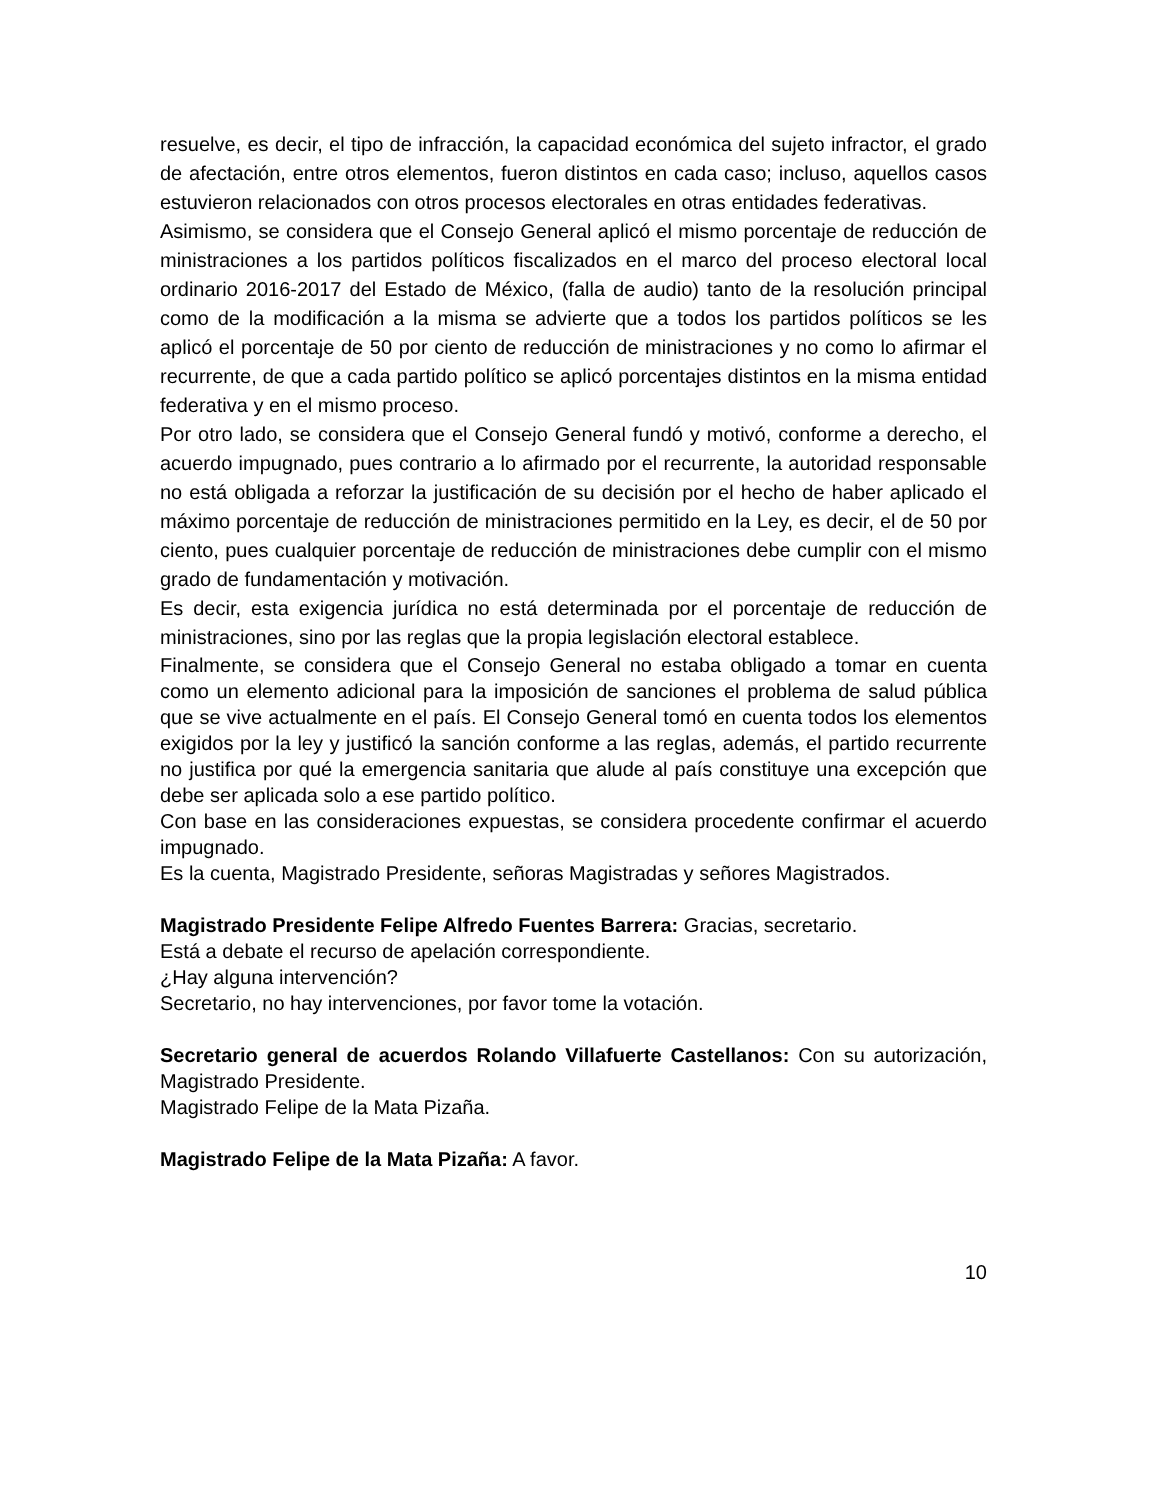resuelve, es decir, el tipo de infracción, la capacidad económica del sujeto infractor, el grado de afectación, entre otros elementos, fueron distintos en cada caso; incluso, aquellos casos estuvieron relacionados con otros procesos electorales en otras entidades federativas.
Asimismo, se considera que el Consejo General aplicó el mismo porcentaje de reducción de ministraciones a los partidos políticos fiscalizados en el marco del proceso electoral local ordinario 2016-2017 del Estado de México, (falla de audio) tanto de la resolución principal como de la modificación a la misma se advierte que a todos los partidos políticos se les aplicó el porcentaje de 50 por ciento de reducción de ministraciones y no como lo afirmar el recurrente, de que a cada partido político se aplicó porcentajes distintos en la misma entidad federativa y en el mismo proceso.
Por otro lado, se considera que el Consejo General fundó y motivó, conforme a derecho, el acuerdo impugnado, pues contrario a lo afirmado por el recurrente, la autoridad responsable no está obligada a reforzar la justificación de su decisión por el hecho de haber aplicado el máximo porcentaje de reducción de ministraciones permitido en la Ley, es decir, el de 50 por ciento, pues cualquier porcentaje de reducción de ministraciones debe cumplir con el mismo grado de fundamentación y motivación.
Es decir, esta exigencia jurídica no está determinada por el porcentaje de reducción de ministraciones, sino por las reglas que la propia legislación electoral establece.
Finalmente, se considera que el Consejo General no estaba obligado a tomar en cuenta como un elemento adicional para la imposición de sanciones el problema de salud pública que se vive actualmente en el país. El Consejo General tomó en cuenta todos los elementos exigidos por la ley y justificó la sanción conforme a las reglas, además, el partido recurrente no justifica por qué la emergencia sanitaria que alude al país constituye una excepción que debe ser aplicada solo a ese partido político.
Con base en las consideraciones expuestas, se considera procedente confirmar el acuerdo impugnado.
Es la cuenta, Magistrado Presidente, señoras Magistradas y señores Magistrados.
Magistrado Presidente Felipe Alfredo Fuentes Barrera: Gracias, secretario.
Está a debate el recurso de apelación correspondiente.
¿Hay alguna intervención?
Secretario, no hay intervenciones, por favor tome la votación.
Secretario general de acuerdos Rolando Villafuerte Castellanos: Con su autorización, Magistrado Presidente.
Magistrado Felipe de la Mata Pizaña.
Magistrado Felipe de la Mata Pizaña: A favor.
10